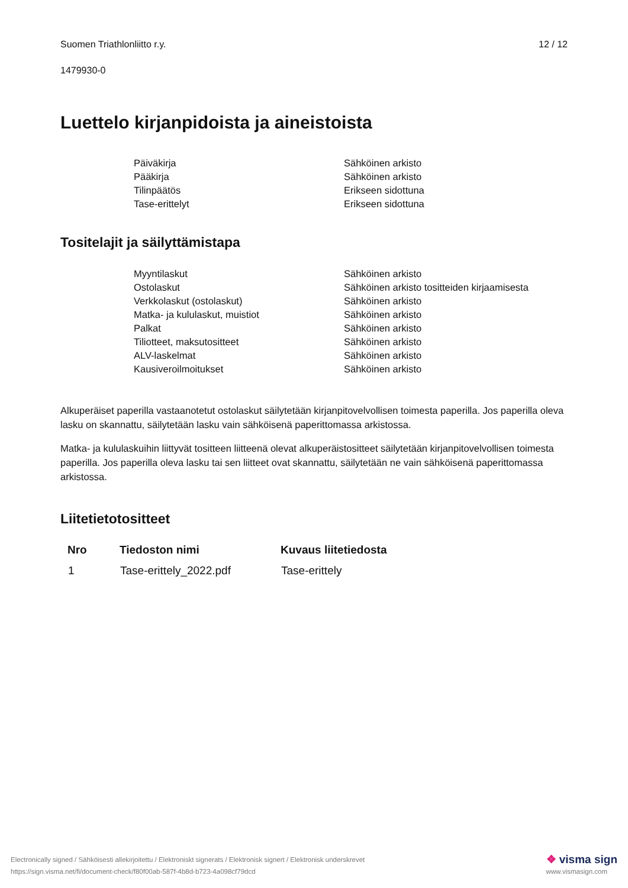Suomen Triathlonliitto r.y. 12 / 12
1479930-0
Luettelo kirjanpidoista ja aineistoista
| Päiväkirja | Sähköinen arkisto |
| Pääkirja | Sähköinen arkisto |
| Tilinpäätös | Erikseen sidottuna |
| Tase-erittelyt | Erikseen sidottuna |
Tositelajit ja säilyttämistapa
| Myyntilaskut | Sähköinen arkisto |
| Ostolaskut | Sähköinen arkisto tositteiden kirjaamisesta |
| Verkkolaskut (ostolaskut) | Sähköinen arkisto |
| Matka- ja kululaskut, muistiot | Sähköinen arkisto |
| Palkat | Sähköinen arkisto |
| Tiliotteet, maksutositteet | Sähköinen arkisto |
| ALV-laskelmat | Sähköinen arkisto |
| Kausiveroilmoitukset | Sähköinen arkisto |
Alkuperäiset paperilla vastaanotetut ostolaskut säilytetään kirjanpitovelvollisen toimesta paperilla. Jos paperilla oleva lasku on skannattu, säilytetään lasku vain sähköisenä paperittomassa arkistossa.
Matka- ja kululaskuihin liittyvät tositteen liitteenä olevat alkuperäistositteet säilytetään kirjanpitovelvollisen toimesta paperilla. Jos paperilla oleva lasku tai sen liitteet ovat skannattu, säilytetään ne vain sähköisenä paperittomassa arkistossa.
Liitetietotositteet
| Nro | Tiedoston nimi | Kuvaus liitetiedosta |
| --- | --- | --- |
| 1 | Tase-erittely_2022.pdf | Tase-erittely |
Electronically signed / Sähköisesti allekirjoitettu / Elektroniskt signerats / Elektronisk signert / Elektronisk underskrevet
https://sign.visma.net/fi/document-check/f80f00ab-587f-4b8d-b723-4a098cf79dcd
❖ visma sign
www.vismasign.com